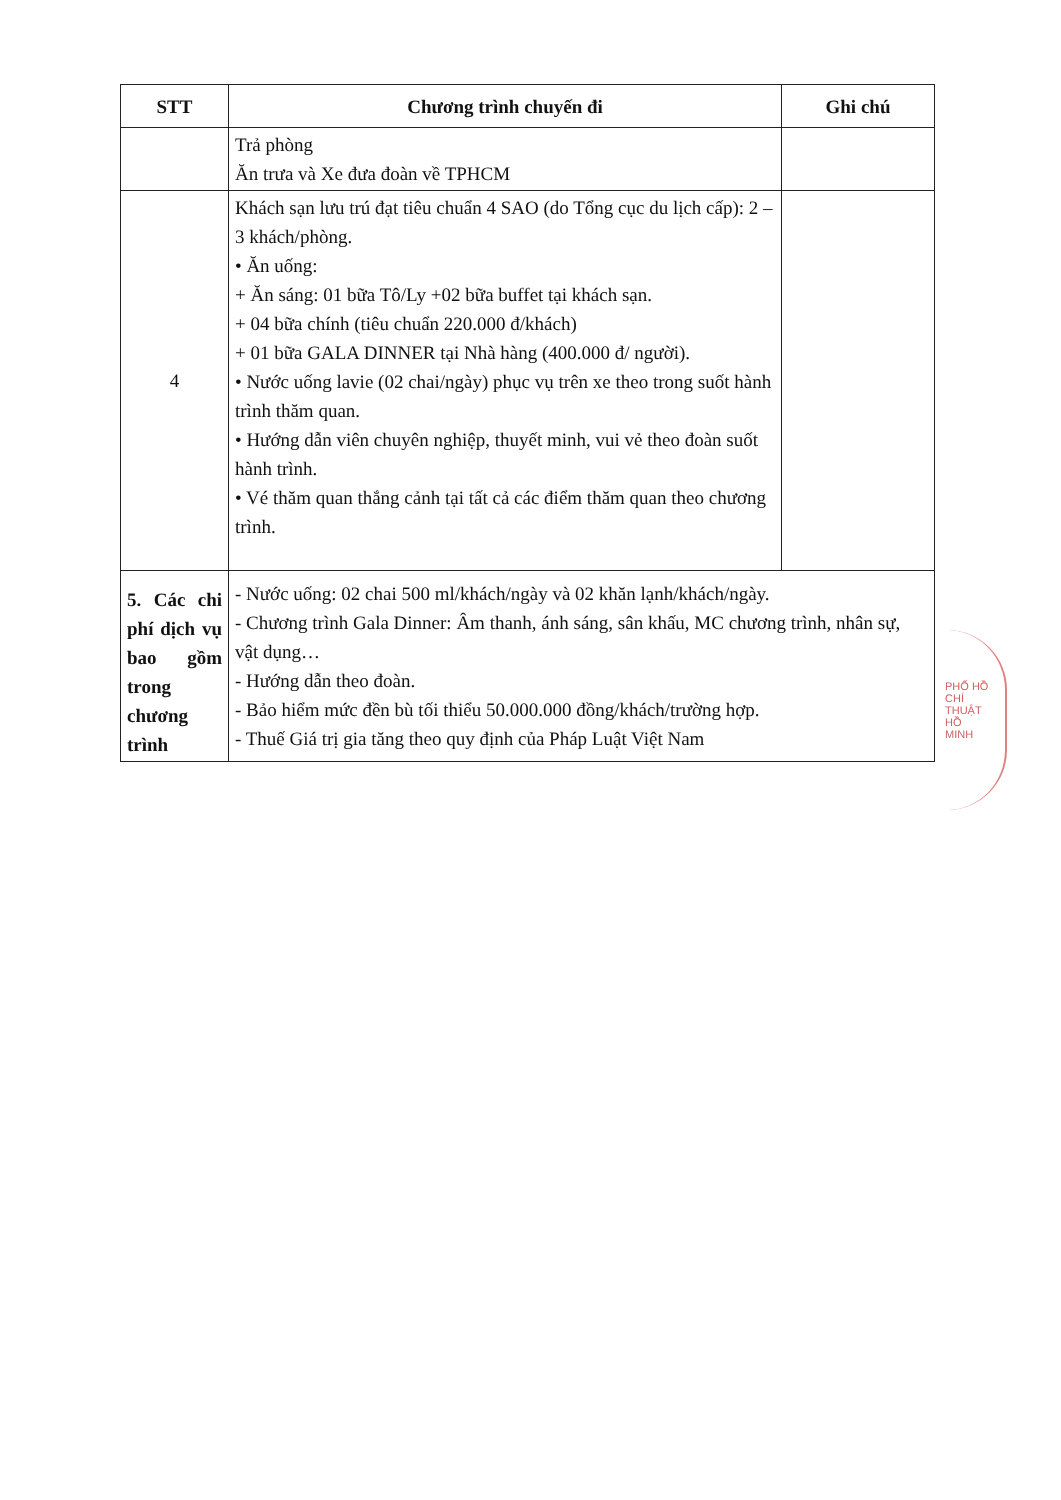| STT | Chương trình chuyến đi | Ghi chú |
| --- | --- | --- |
| | Trả phòng Ăn trưa và Xe đưa đoàn về TPHCM | |
| 4 | Khách sạn lưu trú đạt tiêu chuẩn 4 SAO (do Tổng cục du lịch cấp): 2 – 3 khách/phòng. • Ăn uống: + Ăn sáng: 01 bữa Tô/Ly +02 bữa buffet tại khách sạn. + 04 bữa chính (tiêu chuẩn 220.000 đ/khách) + 01 bữa GALA DINNER tại Nhà hàng (400.000 đ/ người). • Nước uống lavie (02 chai/ngày) phục vụ trên xe theo trong suốt hành trình thăm quan. • Hướng dẫn viên chuyên nghiệp, thuyết minh, vui vẻ theo đoàn suốt hành trình. • Vé thăm quan thắng cảnh tại tất cả các điểm thăm quan theo chương trình. | |
| 5. Các chi phí dịch vụ bao gồm trong chương trình | - Nước uống: 02 chai 500 ml/khách/ngày và 02 khăn lạnh/khách/ngày. - Chương trình Gala Dinner: Âm thanh, ánh sáng, sân khấu, MC chương trình, nhân sự, vật dụng… - Hướng dẫn theo đoàn. - Bảo hiểm mức đền bù tối thiểu 50.000.000 đồng/khách/trường hợp. - Thuế Giá trị gia tăng theo quy định của Pháp Luật Việt Nam | |
PHỐ HỒ CHÍ
THUẬT
HỒ
MINH